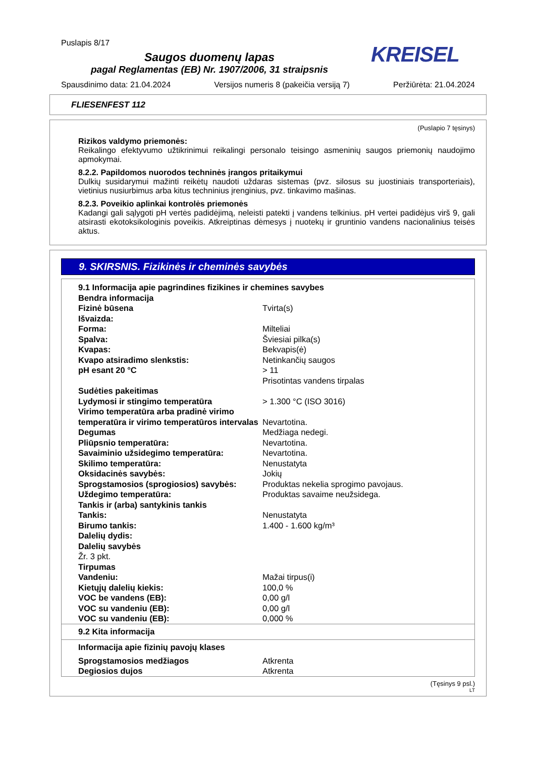Puslapis 8/17
KREISEL
Saugos duomenų lapas
pagal Reglamentas (EB) Nr. 1907/2006, 31 straipsnis
Spausdinimo data: 21.04.2024 Versijos numeris 8 (pakeičia versiją 7) Peržiūrėta: 21.04.2024
FLIESENFEST 112
(Puslapio 7 tęsinys)
Rizikos valdymo priemonės:
Reikalingo efektyvumo užtikrinimui reikalingi personalo teisingo asmeninių saugos priemonių naudojimo apmokymai.
8.2.2. Papildomos nuorodos techninės įrangos pritaikymui
Dulkių susidarymui mažinti reikėtų naudoti uždaras sistemas (pvz. silosus su juostiniais transporteriais), vietinius nusiurbimus arba kitus techninius įrenginius, pvz. tinkavimo mašinas.
8.2.3. Poveikio aplinkai kontrolės priemonės
Kadangi gali sąlygoti pH vertės padidėjimą, neleisti patekti į vandens telkinius. pH vertei padidėjus virš 9, gali atsirasti ekotoksikologinis poveikis. Atkreiptinas dėmesys į nuotekų ir gruntinio vandens nacionalinius teisės aktus.
9. SKIRSNIS. Fizikinės ir cheminės savybės
| 9.1 Informacija apie pagrindines fizikines ir chemines savybes | |
| Bendra informacija | |
| Fizinė būsena | Tvirta(s) |
| Išvaizda: | |
| Forma: | Milteliai |
| Spalva: | Šviesiai pilka(s) |
| Kvapas: | Bekvapis(ė) |
| Kvapo atsiradimo slenkstis: | Netinkančių saugos |
| pH esant 20 °C | > 11 Prisotintas vandens tirpalas |
| Sudėties pakeitimas | |
| Lydymosi ir stingimo temperatūra | > 1.300 °C (ISO 3016) |
| Virimo temperatūra arba pradinė virimo temperatūra ir virimo temperatūros intervalas | Nevartotina. |
| Degumas | Medžiaga nedegi. |
| Pliūpsnio temperatūra: | Nevartotina. |
| Savaiminio užsidegimo temperatūra: | Nevartotina. |
| Skilimo temperatūra: | Nenustatyta |
| Oksidacinės savybės: | Jokių |
| Sprogstamosios (sprogiosios) savybės: | Produktas nekelia sprogimo pavojaus. |
| Uždegimo temperatūra: | Produktas savaime neužsidega. |
| Tankis ir (arba) santykinis tankis | |
| Tankis: | Nenustatyta |
| Birumo tankis: | 1.400 - 1.600 kg/m³ |
| Dalelių dydis: | |
| Dalelių savybės | |
| Žr. 3 pkt. | |
| Tirpumas | |
| Vandeniu: | Mažai tirpus(i) |
| Kietųjų dalelių kiekis: | 100,0 % |
| VOC be vandens (EB): | 0,00 g/l |
| VOC su vandeniu (EB): | 0,00 g/l |
| VOC su vandeniu (EB): | 0,000 % |
| 9.2 Kita informacija | |
| Informacija apie fizinių pavojų klases | |
| Sprogstamosios medžiagos | Atkrenta |
| Degiosios dujos | Atkrenta |
(Tęsinys 9 psl.)
LT